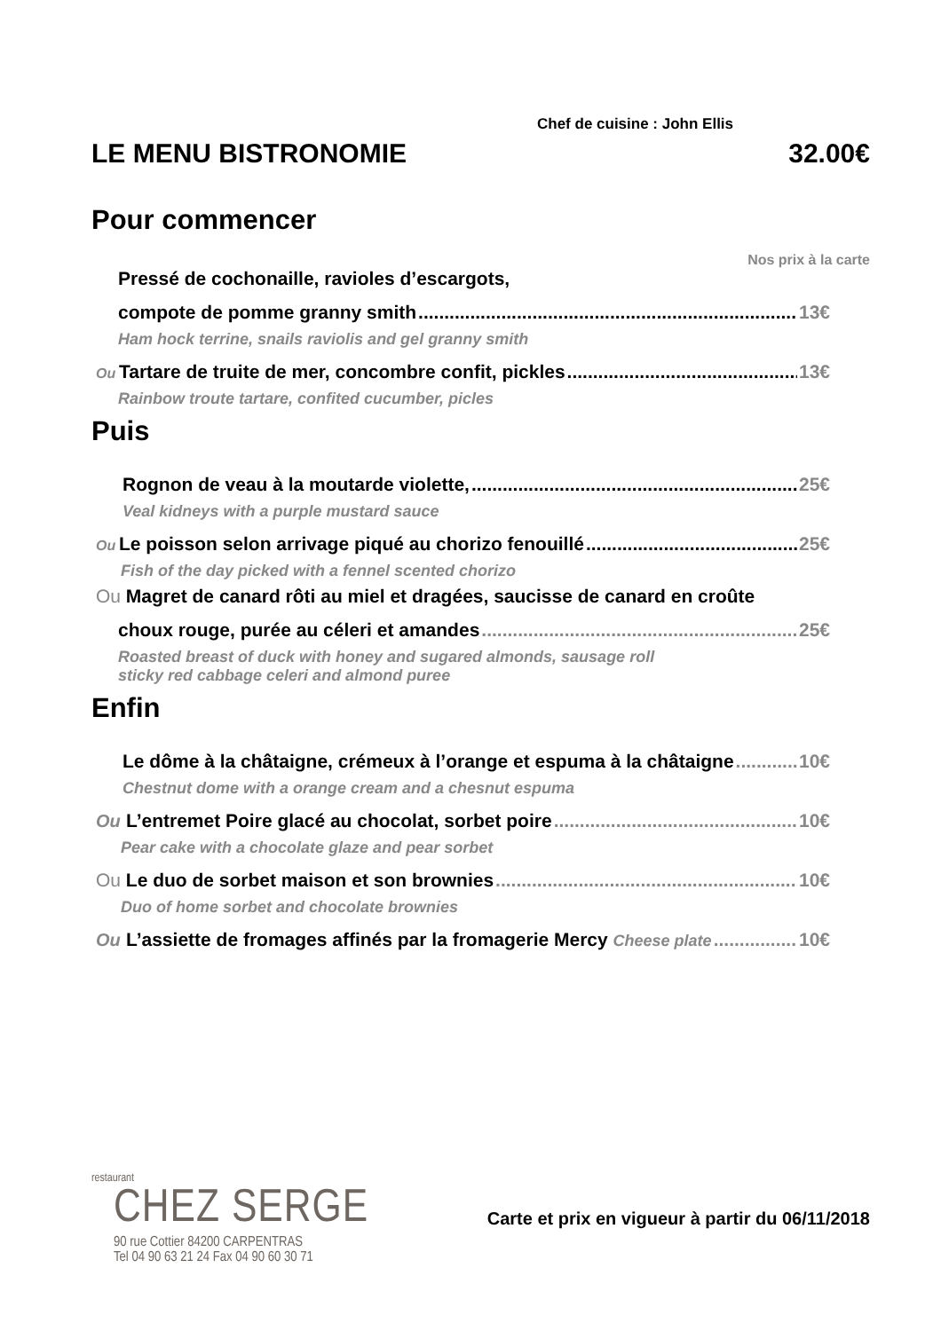Chef de cuisine : John Ellis
LE MENU BISTRONOMIE 32.00€
Pour commencer
Nos prix à la carte
Pressé de cochonaille, ravioles d’escargots,
compote de pomme granny smith 13€
Ham hock terrine, snails raviolis and gel granny smith
Ou Tartare de truite de mer, concombre confit, pickles 13€
Rainbow troute tartare, confited cucumber, picles
Puis
Rognon de veau à la moutarde violette, 25€
Veal kidneys with a purple mustard sauce
Ou Le poisson selon arrivage piqué au chorizo fenouillé 25€
Fish of the day picked with a fennel scented chorizo
Ou Magret de canard rôti au miel et dragées, saucisse de canard en croûte
choux rouge, purée au céleri et amandes 25€
Roasted breast of duck with honey and sugared almonds, sausage roll
sticky red cabbage celeri and almond puree
Enfin
Le dôme à la châtaigne, crémeux à l’orange et espuma à la châtaigne 10€
Chestnut dome with a orange cream and a chesnut espuma
Ou L’entremet Poire glacé au chocolat, sorbet poire 10€
Pear cake with a chocolate glaze and pear sorbet
Ou Le duo de sorbet maison et son brownies 10€
Duo of home sorbet and chocolate brownies
Ou L’assiette de fromages affinés par la fromagerie Mercy Cheese plate 10€
restaurant
CHEZ SERGE
90 rue Cottier 84200 CARPENTRAS
Tel 04 90 63 21 24 Fax 04 90 60 30 71
Carte et prix en vigueur à partir du 06/11/2018